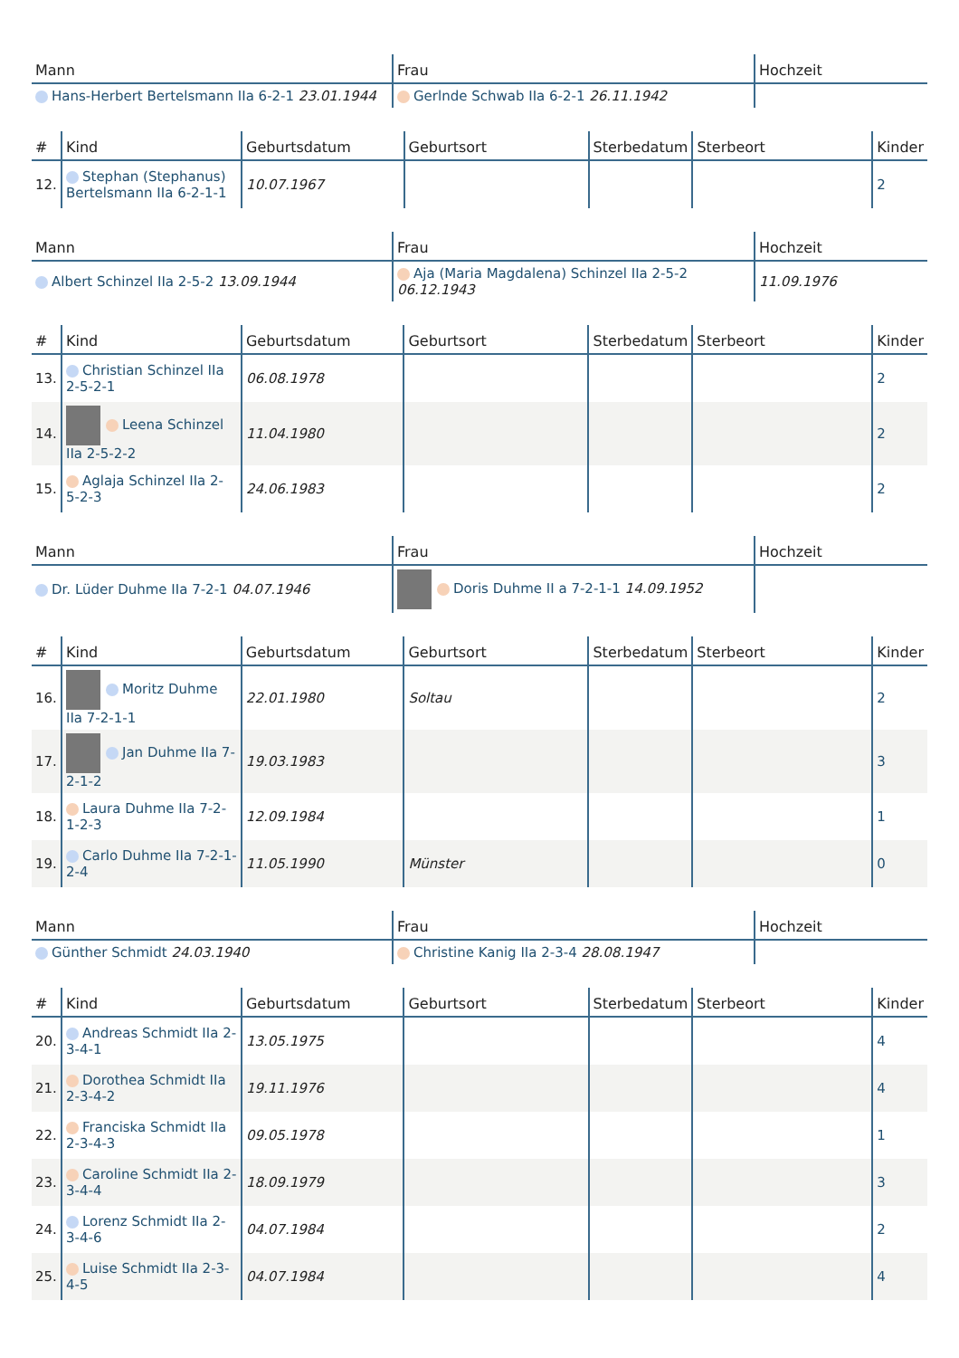| Mann | Frau | Hochzeit |
| --- | --- | --- |
| Hans-Herbert Bertelsmann IIa 6-2-1 23.01.1944 | Gerlnde Schwab IIa 6-2-1 26.11.1942 | |
| # | Kind | Geburtsdatum | Geburtsort | Sterbedatum | Sterbeort | Kinder |
| --- | --- | --- | --- | --- | --- | --- |
| 12. | Stephan (Stephanus) Bertelsmann IIa 6-2-1-1 | 10.07.1967 | | | | 2 |
| Mann | Frau | Hochzeit |
| --- | --- | --- |
| Albert Schinzel IIa 2-5-2 13.09.1944 | Aja (Maria Magdalena) Schinzel IIa 2-5-2 06.12.1943 | 11.09.1976 |
| # | Kind | Geburtsdatum | Geburtsort | Sterbedatum | Sterbeort | Kinder |
| --- | --- | --- | --- | --- | --- | --- |
| 13. | Christian Schinzel IIa 2-5-2-1 | 06.08.1978 | | | | 2 |
| 14. | Leena Schinzel IIa 2-5-2-2 | 11.04.1980 | | | | 2 |
| 15. | Aglaja Schinzel IIa 2-5-2-3 | 24.06.1983 | | | | 2 |
| Mann | Frau | Hochzeit |
| --- | --- | --- |
| Dr. Lüder Duhme IIa 7-2-1 04.07.1946 | Doris Duhme II a 7-2-1-1 14.09.1952 | |
| # | Kind | Geburtsdatum | Geburtsort | Sterbedatum | Sterbeort | Kinder |
| --- | --- | --- | --- | --- | --- | --- |
| 16. | Moritz Duhme IIa 7-2-1-1 | 22.01.1980 | Soltau | | | 2 |
| 17. | Jan Duhme IIa 7-2-1-2 | 19.03.1983 | | | | 3 |
| 18. | Laura Duhme IIa 7-2-1-2-3 | 12.09.1984 | | | | 1 |
| 19. | Carlo Duhme IIa 7-2-1-2-4 | 11.05.1990 | Münster | | | 0 |
| Mann | Frau | Hochzeit |
| --- | --- | --- |
| Günther Schmidt 24.03.1940 | Christine Kanig IIa 2-3-4 28.08.1947 | |
| # | Kind | Geburtsdatum | Geburtsort | Sterbedatum | Sterbeort | Kinder |
| --- | --- | --- | --- | --- | --- | --- |
| 20. | Andreas Schmidt IIa 2-3-4-1 | 13.05.1975 | | | | 4 |
| 21. | Dorothea Schmidt IIa 2-3-4-2 | 19.11.1976 | | | | 4 |
| 22. | Franciska Schmidt IIa 2-3-4-3 | 09.05.1978 | | | | 1 |
| 23. | Caroline Schmidt IIa 2-3-4-4 | 18.09.1979 | | | | 3 |
| 24. | Lorenz Schmidt IIa 2-3-4-6 | 04.07.1984 | | | | 2 |
| 25. | Luise Schmidt IIa 2-3-4-5 | 04.07.1984 | | | | 4 |